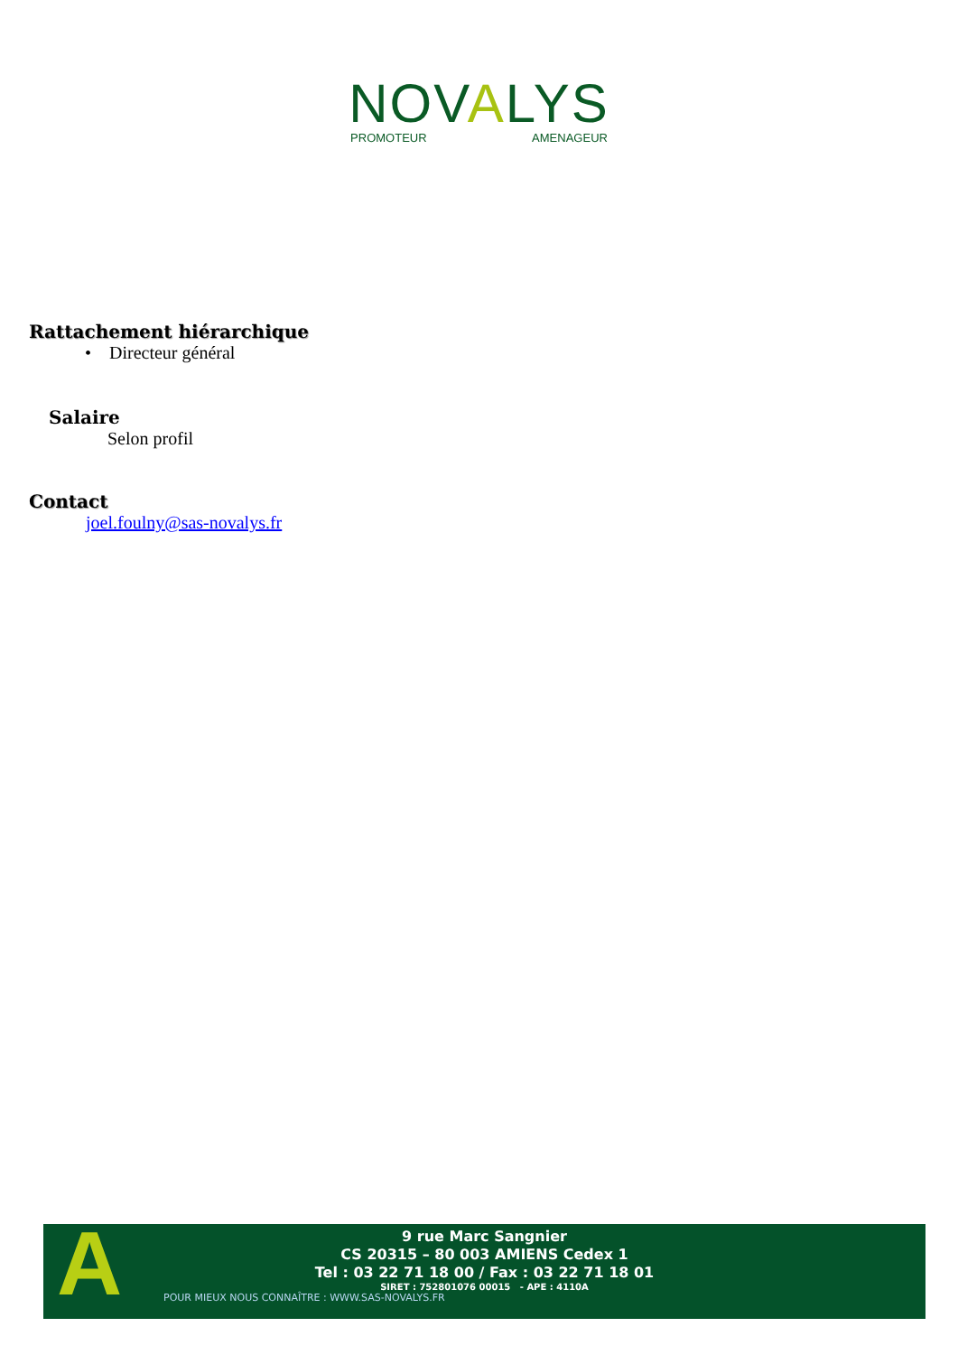NOVALYS
PROMOTEUR AMENAGEUR
Rattachement hiérarchique
• Directeur général
Salaire
Selon profil
Contact
joel.foulny@sas-novalys.fr
A
9 rue Marc Sangnier
CS 20315 – 80 003 AMIENS Cedex 1
Tel : 03 22 71 18 00 / Fax : 03 22 71 18 01
SIRET : 752801076 00015 - APE : 4110A
POUR MIEUX NOUS CONNAÎTRE : WWW.SAS-NOVALYS.FR